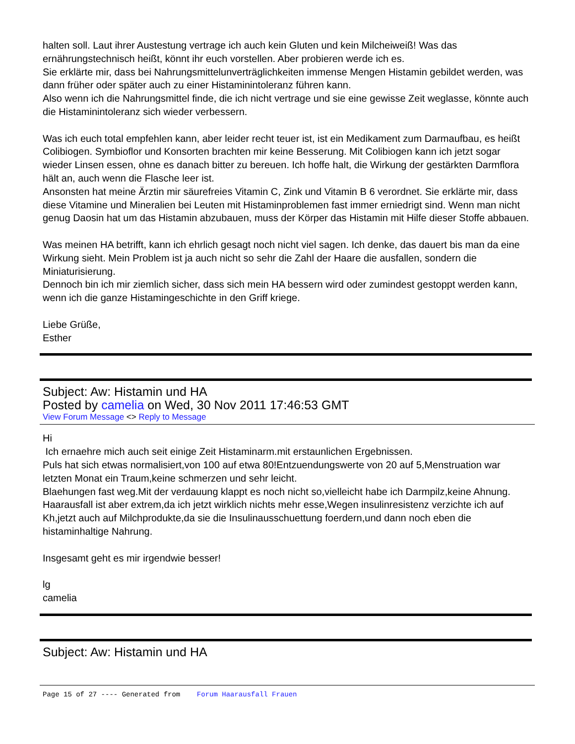halten soll. Laut ihrer Austestung vertrage ich auch kein Gluten und kein Milcheiweiß! Was das ernährungstechnisch heißt, könnt ihr euch vorstellen. Aber probieren werde ich es.
Sie erklärte mir, dass bei Nahrungsmittelunverträglichkeiten immense Mengen Histamin gebildet werden, was dann früher oder später auch zu einer Histaminintoleranz führen kann.
Also wenn ich die Nahrungsmittel finde, die ich nicht vertrage und sie eine gewisse Zeit weglasse, könnte auch die Histaminintoleranz sich wieder verbessern.
Was ich euch total empfehlen kann, aber leider recht teuer ist, ist ein Medikament zum Darmaufbau, es heißt Colibiogen. Symbioflor und Konsorten brachten mir keine Besserung. Mit Colibiogen kann ich jetzt sogar wieder Linsen essen, ohne es danach bitter zu bereuen. Ich hoffe halt, die Wirkung der gestärkten Darmflora hält an, auch wenn die Flasche leer ist.
Ansonsten hat meine Ärztin mir säurefreies Vitamin C, Zink und Vitamin B 6 verordnet. Sie erklärte mir, dass diese Vitamine und Mineralien bei Leuten mit Histaminproblemen fast immer erniedrigt sind. Wenn man nicht genug Daosin hat um das Histamin abzubauen, muss der Körper das Histamin mit Hilfe dieser Stoffe abbauen.
Was meinen HA betrifft, kann ich ehrlich gesagt noch nicht viel sagen. Ich denke, das dauert bis man da eine Wirkung sieht. Mein Problem ist ja auch nicht so sehr die Zahl der Haare die ausfallen, sondern die Miniaturisierung.
Dennoch bin ich mir ziemlich sicher, dass sich mein HA bessern wird oder zumindest gestoppt werden kann, wenn ich die ganze Histamingeschichte in den Griff kriege.
Liebe Grüße,
Esther
Subject: Aw: Histamin und HA
Posted by camelia on Wed, 30 Nov 2011 17:46:53 GMT
View Forum Message <> Reply to Message
Hi
Ich ernaehre mich auch seit einige Zeit Histaminarm.mit erstaunlichen Ergebnissen.
Puls hat sich etwas normalisiert,von 100 auf etwa 80!Entzuendungswerte von 20 auf 5,Menstruation war letzten Monat ein Traum,keine schmerzen und sehr leicht.
Blaehungen fast weg.Mit der verdauung klappt es noch nicht so,vielleicht habe ich Darmpilz,keine Ahnung.
Haarausfall ist aber extrem,da ich jetzt wirklich nichts mehr esse,Wegen insulinresistenz verzichte ich auf Kh,jetzt auch auf Milchprodukte,da sie die Insulinausschuettung foerdern,und dann noch eben die histaminhaltige Nahrung.
Insgesamt geht es mir irgendwie besser!
lg
camelia
Subject: Aw: Histamin und HA
Page 15 of 27 ---- Generated from Forum Haarausfall Frauen